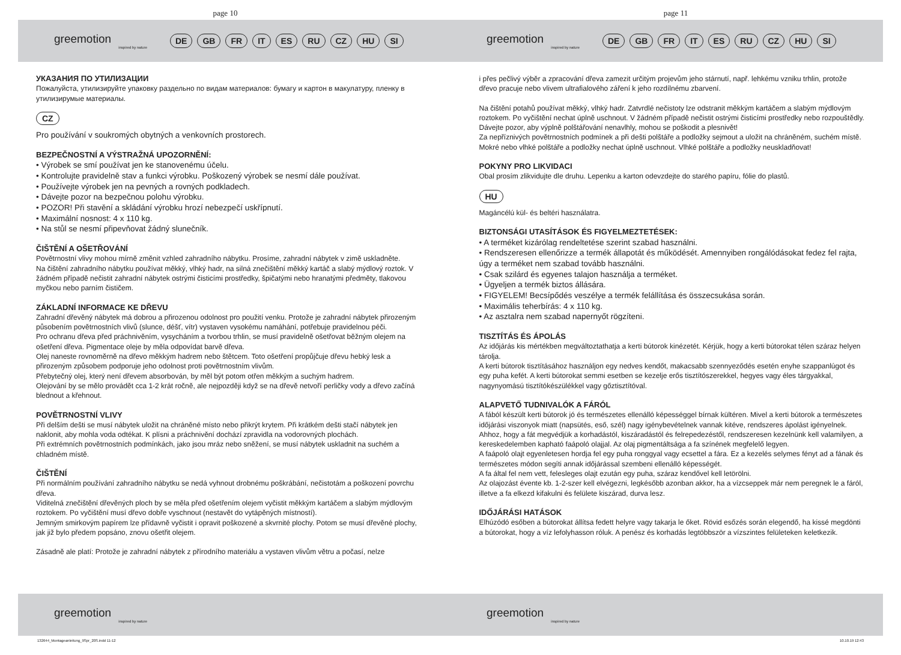page 10 page 11
greemotion
inspired by nature
DE GB FR IT ES RU CZ HU SI
greemotion
inspired by nature
DE GB FR IT ES RU CZ HU SI
УКАЗАНИЯ ПО УТИЛИЗАЦИИ
Пожалуйста, утилизируйте упаковку раздельно по видам материалов: бумагу и картон в макулатуру, пленку в утилизирумые материалы.
CZ
Pro používání v soukromých obytných a venkovních prostorech.
BEZPEČNOSTNÍ A VÝSTRAŽNÁ UPOZORNĚNÍ:
• Výrobek se smí používat jen ke stanovenému účelu.
• Kontrolujte pravidelně stav a funkci výrobku. Poškozený výrobek se nesmí dále používat.
• Používejte výrobek jen na pevných a rovných podkladech.
• Dávejte pozor na bezpečnou polohu výrobku.
• POZOR! Při stavění a skládání výrobku hrozí nebezpečí uskřípnutí.
• Maximální nosnost: 4 x 110 kg.
• Na stůl se nesmí připevňovat žádný slunečník.
ČIŠTĚNÍ A OŠETŘOVÁNÍ
Povětrnostní vlivy mohou mírně změnit vzhled zahradního nábytku. Prosíme, zahradní nábytek v zimě uskladněte.
Na čištění zahradního nábytku používat měkký, vlhký hadr, na silná znečištění měkký kartáč a slabý mýdlový roztok. V žádném případě nečistit zahradní nábytek ostrými čisticími prostředky, špičatými nebo hranatými předměty, tlakovou myčkou nebo parním čističem.
ZÁKLADNÍ INFORMACE KE DŘEVU
Zahradní dřevěný nábytek má dobrou a přirozenou odolnost pro použití venku. Protože je zahradní nábytek přirozeným působením povětrnostních vlivů (slunce, déšť, vítr) vystaven vysokému namáhání, potřebuje pravidelnou péči.
Pro ochranu dřeva před práchnivěním, vysycháním a tvorbou trhlin, se musí pravidelně ošetřovat běžným olejem na ošetření dřeva. Pigmentace oleje by měla odpovídat barvě dřeva.
Olej naneste rovnoměrně na dřevo měkkým hadrem nebo štětcem. Toto ošetření propůjčuje dřevu hebký lesk a přirozeným způsobem podporuje jeho odolnost proti povětrnostním vlivům.
Přebytečný olej, který není dřevem absorbován, by měl být potom otřen měkkým a suchým hadrem.
Olejování by se mělo provádět cca 1-2 krát ročně, ale nejpozději když se na dřevě netvoří perličky vody a dřevo začíná blednout a křehnout.
POVĚTRNOSTNÍ VLIVY
Při delším dešti se musí nábytek uložit na chráněné místo nebo přikrýt krytem. Při krátkém dešti stačí nábytek jen naklonit, aby mohla voda odtékat. K plísni a práchnivění dochází zpravidla na vodorovných plochách.
Při extrémních povětrnostních podmínkách, jako jsou mráz nebo sněžení, se musí nábytek uskladnit na suchém a chladném místě.
ČIŠTĚNÍ
Při normálním používání zahradního nábytku se nedá vyhnout drobnému poškrábání, nečistotám a poškození povrchu dřeva.
Viditelná znečištění dřevěných ploch by se měla před ošetřením olejem vyčistit měkkým kartáčem a slabým mýdlovým roztokem. Po vyčištění musí dřevo dobře vyschnout (nestavět do vytápěných místností).
Jemným smirkovým papírem lze přídavně vyčistit i opravit poškozené a skvrnité plochy. Potom se musí dřevěné plochy, jak již bylo předem popsáno, znovu ošetřit olejem.
Zásadně ale platí: Protože je zahradní nábytek z přírodního materiálu a vystaven vlivům větru a počasí, nelze
i přes pečlivý výběr a zpracování dřeva zamezit určitým projevům jeho stárnutí, např. lehkému vzniku trhlin, protože dřevo pracuje nebo vlivem ultrafialového záření k jeho rozdílnému zbarvení.
Na čištění potahů používat měkký, vlhký hadr. Zatvrdlé nečistoty lze odstranit měkkým kartáčem a slabým mýdlovým roztokem. Po vyčištění nechat úplně uschnout. V žádném případě nečistit ostrými čisticími prostředky nebo rozpouštědly.
Dávejte pozor, aby výplně polštářování nenavlhly, mohou se poškodit a plesnivět!
Za nepříznivých povětrnostních podmínek a při dešti polštáře a podložky sejmout a uložit na chráněném, suchém místě.
Mokré nebo vlhké polštáře a podložky nechat úplně uschnout. Vlhké polštáře a podložky neuskladňovat!
POKYNY PRO LIKVIDACI
Obal prosím zlikvidujte dle druhu. Lepenku a karton odevzdejte do starého papíru, fólie do plastů.
HU
Magáncélú kül- és beltéri használatra.
BIZTONSÁGI UTASÍTÁSOK ÉS FIGYELMEZTETÉSEK:
• A terméket kizárólag rendeltetése szerint szabad használni.
• Rendszeresen ellenőrizze a termék állapotát és működését. Amennyiben rongálódásokat fedez fel rajta, úgy a terméket nem szabad tovább használni.
• Csak szilárd és egyenes talajon használja a terméket.
• Ügyeljen a termék biztos állására.
• FIGYELEM! Becsípődés veszélye a termék felállítása és összecsukása során.
• Maximális teherbírás: 4 x 110 kg.
• Az asztalra nem szabad napernyőt rögzíteni.
TISZTÍTÁS ÉS ÁPOLÁS
Az időjárás kis mértékben megváltoztathatja a kerti bútorok kinézetét. Kérjük, hogy a kerti bútorokat télen száraz helyen tárolja.
A kerti bútorok tisztításához használjon egy nedves kendőt, makacsabb szennyeződés esetén enyhe szappanlúgot és egy puha kefét. A kerti bútorokat semmi esetben se kezelje erős tisztítószerekkel, hegyes vagy éles tárgyakkal, nagynyomású tisztítókészülékkel vagy gőztisztítóval.
ALAPVETŐ TUDNIVALÓK A FÁRÓL
A fából készült kerti bútorok jó és természetes ellenálló képességgel bírnak kültéren. Mivel a kerti bútorok a természetes időjárási viszonyok miatt (napsütés, eső, szél) nagy igénybevételnek vannak kitéve, rendszeres ápolást igényelnek.
Ahhoz, hogy a fát megvédjük a korhadástól, kiszáradástól és felrepedezéstől, rendszeresen kezelnünk kell valamilyen, a kereskedelemben kapható faápoló olajjal. Az olaj pigmentáltsága a fa színének megfelelő legyen.
A faápoló olajt egyenletesen hordja fel egy puha ronggyal vagy ecsettel a fára. Ez a kezelés selymes fényt ad a fának és természetes módon segíti annak időjárással szembeni ellenálló képességét.
A fa által fel nem vett, felesleges olajt ezután egy puha, száraz kendővel kell letörölni.
Az olajozást évente kb. 1-2-szer kell elvégezni, legkésőbb azonban akkor, ha a vízcseppek már nem peregnek le a fáról, illetve a fa elkezd kifakulni és felülete kiszárad, durva lesz.
IDŐJÁRÁSI HATÁSOK
Elhúzódó esőben a bútorokat állítsa fedett helyre vagy takarja le őket. Rövid esőzés során elegendő, ha kissé megdönti a bútorokat, hogy a víz lefolyhasson róluk. A penész és korhadás legtöbbször a vízszintes felületeken keletkezik.
greemotion
inspired by nature
greemotion
inspired by nature
132644_Montageanleitung_9Spr_20S.indd 11-12 10.10.19 12:43